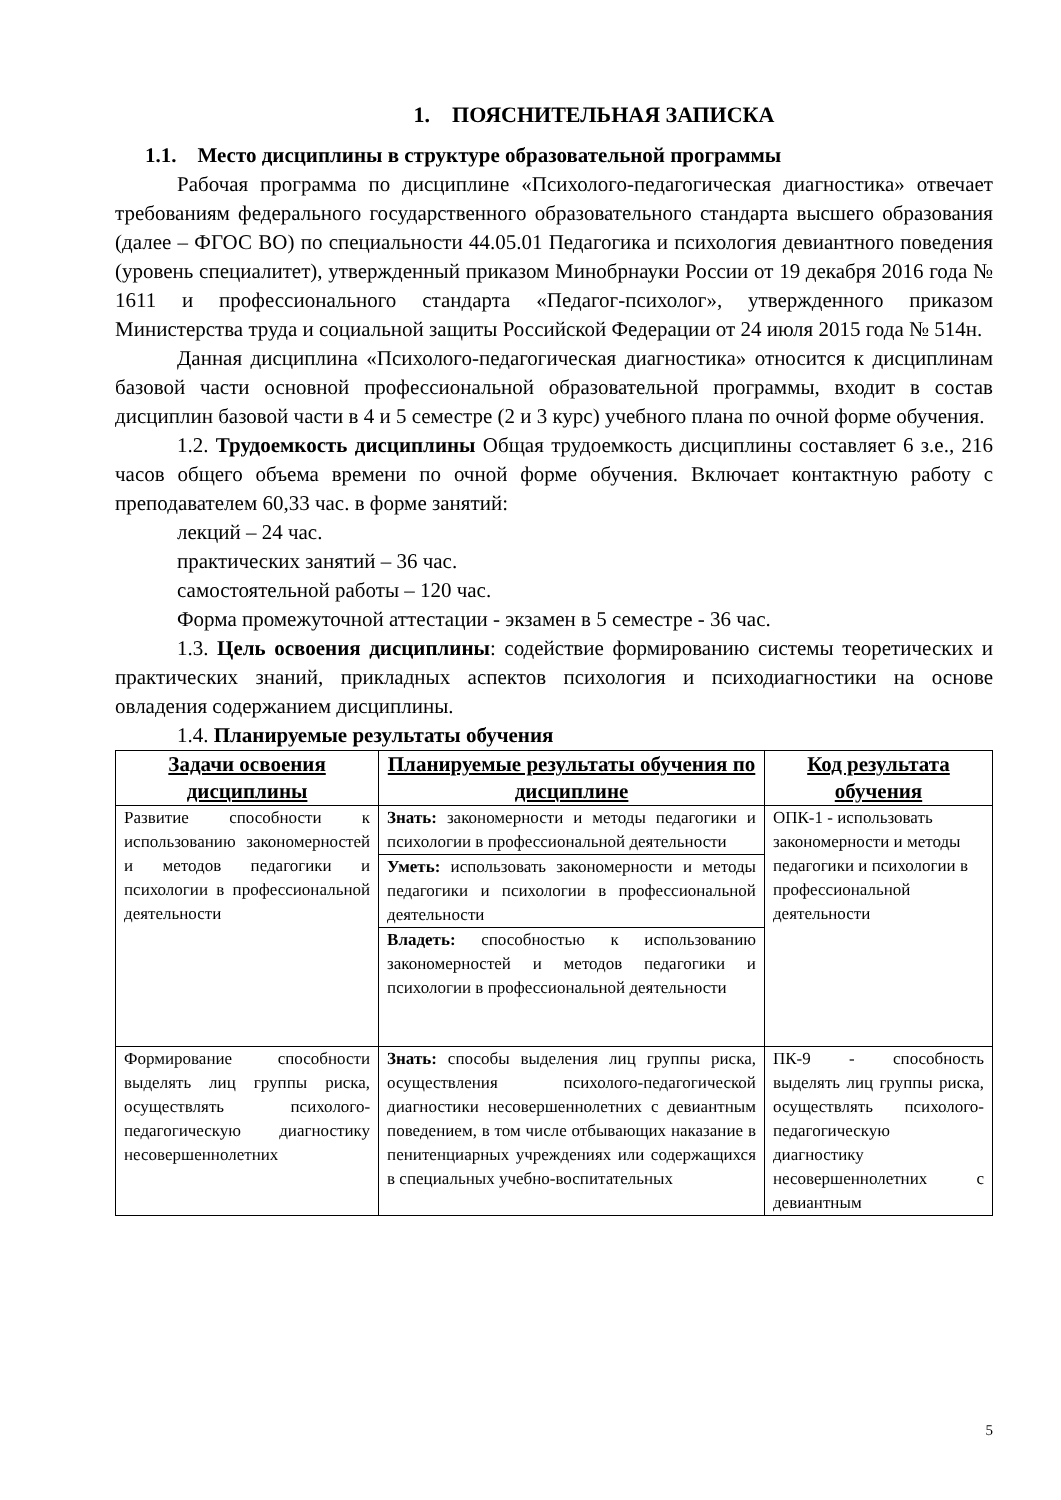1. ПОЯСНИТЕЛЬНАЯ ЗАПИСКА
1.1. Место дисциплины в структуре образовательной программы
Рабочая программа по дисциплине «Психолого-педагогическая диагностика» отвечает требованиям федерального государственного образовательного стандарта высшего образования (далее – ФГОС ВО) по специальности 44.05.01 Педагогика и психология девиантного поведения (уровень специалитет), утвержденный приказом Минобрнауки России от 19 декабря 2016 года № 1611 и профессионального стандарта «Педагог-психолог», утвержденного приказом Министерства труда и социальной защиты Российской Федерации от 24 июля 2015 года № 514н.
Данная дисциплина «Психолого-педагогическая диагностика» относится к дисциплинам базовой части основной профессиональной образовательной программы, входит в состав дисциплин базовой части в 4 и 5 семестре (2 и 3 курс) учебного плана по очной форме обучения.
1.2. Трудоемкость дисциплины Общая трудоемкость дисциплины составляет 6 з.е., 216 часов общего объема времени по очной форме обучения. Включает контактную работу с преподавателем 60,33 час. в форме занятий:
лекций – 24 час.
практических занятий – 36 час.
самостоятельной работы – 120 час.
Форма промежуточной аттестации - экзамен в 5 семестре - 36 час.
1.3. Цель освоения дисциплины: содействие формированию системы теоретических и практических знаний, прикладных аспектов психология и психодиагностики на основе овладения содержанием дисциплины.
1.4. Планируемые результаты обучения
| Задачи освоения дисциплины | Планируемые результаты обучения по дисциплине | Код результата обучения |
| --- | --- | --- |
| Развитие способности к использованию закономерностей и методов педагогики и психологии в профессиональной деятельности | Знать: закономерности и методы педагогики и психологии в профессиональной деятельности | ОПК-1 - использовать закономерности и методы педагогики и психологии в профессиональной деятельности |
| | Уметь: использовать закономерности и методы педагогики и психологии в профессиональной деятельности | |
| | Владеть: способностью к использованию закономерностей и методов педагогики и психологии в профессиональной деятельности | |
| Формирование способности выделять лиц группы риска, осуществлять психолого-педагогическую диагностику несовершеннолетних | Знать: способы выделения лиц группы риска, осуществления психолого-педагогической диагностики несовершеннолетних с девиантным поведением, в том числе отбывающих наказание в пенитенциарных учреждениях или содержащихся в специальных учебно-воспитательных | ПК-9 - способность выделять лиц группы риска, осуществлять психолого-педагогическую диагностику несовершеннолетних с девиантным |
5